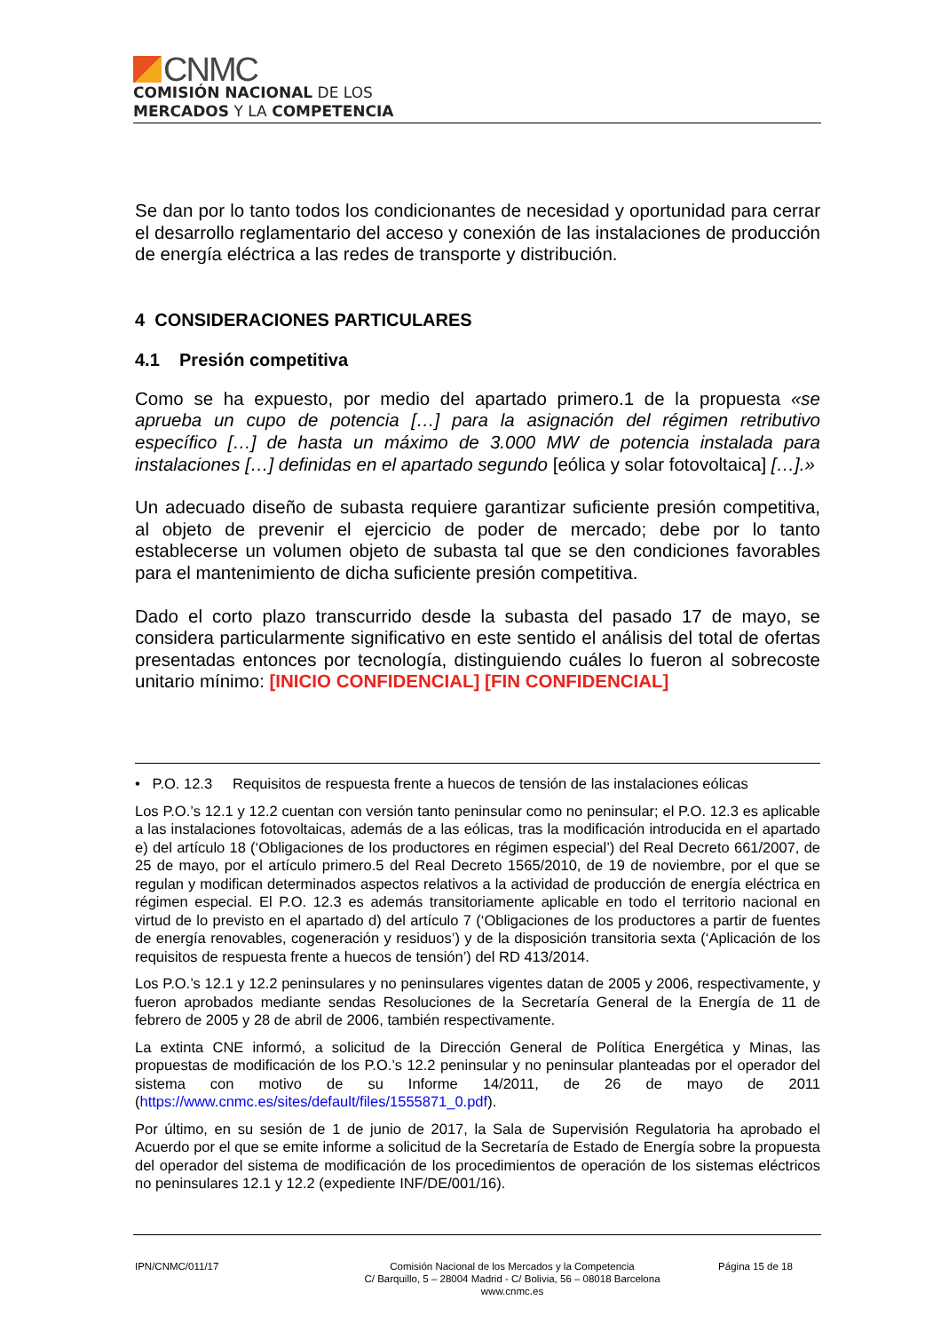CNMC
COMISIÓN NACIONAL DE LOS
MERCADOS Y LA COMPETENCIA
Se dan por lo tanto todos los condicionantes de necesidad y oportunidad para cerrar el desarrollo reglamentario del acceso y conexión de las instalaciones de producción de energía eléctrica a las redes de transporte y distribución.
4 CONSIDERACIONES PARTICULARES
4.1 Presión competitiva
Como se ha expuesto, por medio del apartado primero.1 de la propuesta «se aprueba un cupo de potencia […] para la asignación del régimen retributivo específico […] de hasta un máximo de 3.000 MW de potencia instalada para instalaciones […] definidas en el apartado segundo [eólica y solar fotovoltaica] […].»
Un adecuado diseño de subasta requiere garantizar suficiente presión competitiva, al objeto de prevenir el ejercicio de poder de mercado; debe por lo tanto establecerse un volumen objeto de subasta tal que se den condiciones favorables para el mantenimiento de dicha suficiente presión competitiva.
Dado el corto plazo transcurrido desde la subasta del pasado 17 de mayo, se considera particularmente significativo en este sentido el análisis del total de ofertas presentadas entonces por tecnología, distinguiendo cuáles lo fueron al sobrecoste unitario mínimo: [INICIO CONFIDENCIAL] [FIN CONFIDENCIAL]
• P.O. 12.3 Requisitos de respuesta frente a huecos de tensión de las instalaciones eólicas
Los P.O.’s 12.1 y 12.2 cuentan con versión tanto peninsular como no peninsular; el P.O. 12.3 es aplicable a las instalaciones fotovoltaicas, además de a las eólicas, tras la modificación introducida en el apartado e) del artículo 18 (‘Obligaciones de los productores en régimen especial’) del Real Decreto 661/2007, de 25 de mayo, por el artículo primero.5 del Real Decreto 1565/2010, de 19 de noviembre, por el que se regulan y modifican determinados aspectos relativos a la actividad de producción de energía eléctrica en régimen especial. El P.O. 12.3 es además transitoriamente aplicable en todo el territorio nacional en virtud de lo previsto en el apartado d) del artículo 7 (‘Obligaciones de los productores a partir de fuentes de energía renovables, cogeneración y residuos’) y de la disposición transitoria sexta (‘Aplicación de los requisitos de respuesta frente a huecos de tensión’) del RD 413/2014.
Los P.O.’s 12.1 y 12.2 peninsulares y no peninsulares vigentes datan de 2005 y 2006, respectivamente, y fueron aprobados mediante sendas Resoluciones de la Secretaría General de la Energía de 11 de febrero de 2005 y 28 de abril de 2006, también respectivamente.
La extinta CNE informó, a solicitud de la Dirección General de Política Energética y Minas, las propuestas de modificación de los P.O.’s 12.2 peninsular y no peninsular planteadas por el operador del sistema con motivo de su Informe 14/2011, de 26 de mayo de 2011 (https://www.cnmc.es/sites/default/files/1555871_0.pdf).
Por último, en su sesión de 1 de junio de 2017, la Sala de Supervisión Regulatoria ha aprobado el Acuerdo por el que se emite informe a solicitud de la Secretaría de Estado de Energía sobre la propuesta del operador del sistema de modificación de los procedimientos de operación de los sistemas eléctricos no peninsulares 12.1 y 12.2 (expediente INF/DE/001/16).
IPN/CNMC/011/17 Comisión Nacional de los Mercados y la Competencia
C/ Barquillo, 5 – 28004 Madrid - C/ Bolivia, 56 – 08018 Barcelona
www.cnmc.es
Página 15 de 18